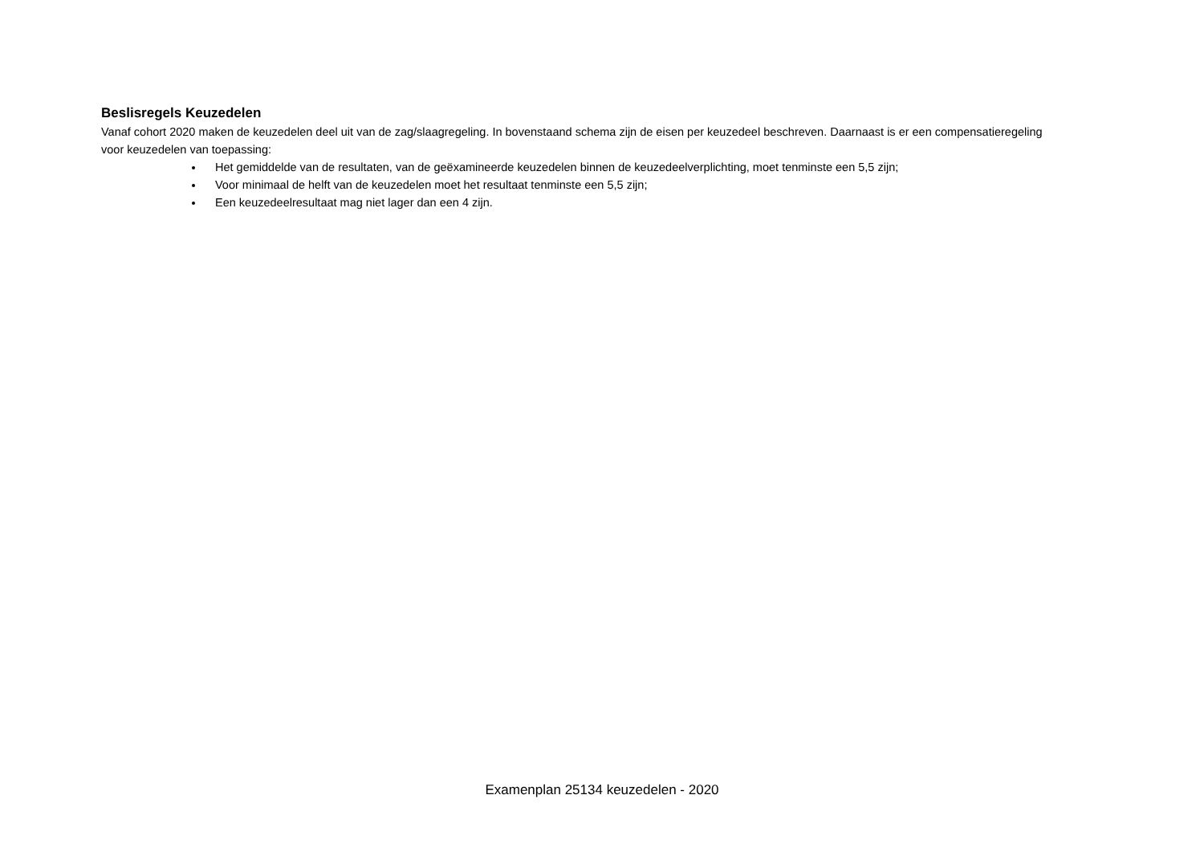Beslisregels Keuzedelen
Vanaf cohort 2020 maken de keuzedelen deel uit van de zag/slaagregeling. In bovenstaand schema zijn de eisen per keuzedeel beschreven. Daarnaast is er een compensatieregeling voor keuzedelen van toepassing:
Het gemiddelde van de resultaten, van de geëxamineerde keuzedelen binnen de keuzedeelverplichting, moet tenminste een 5,5 zijn;
Voor minimaal de helft van de keuzedelen moet het resultaat tenminste een 5,5 zijn;
Een keuzedeelresultaat mag niet lager dan een 4 zijn.
Examenplan 25134 keuzedelen - 2020